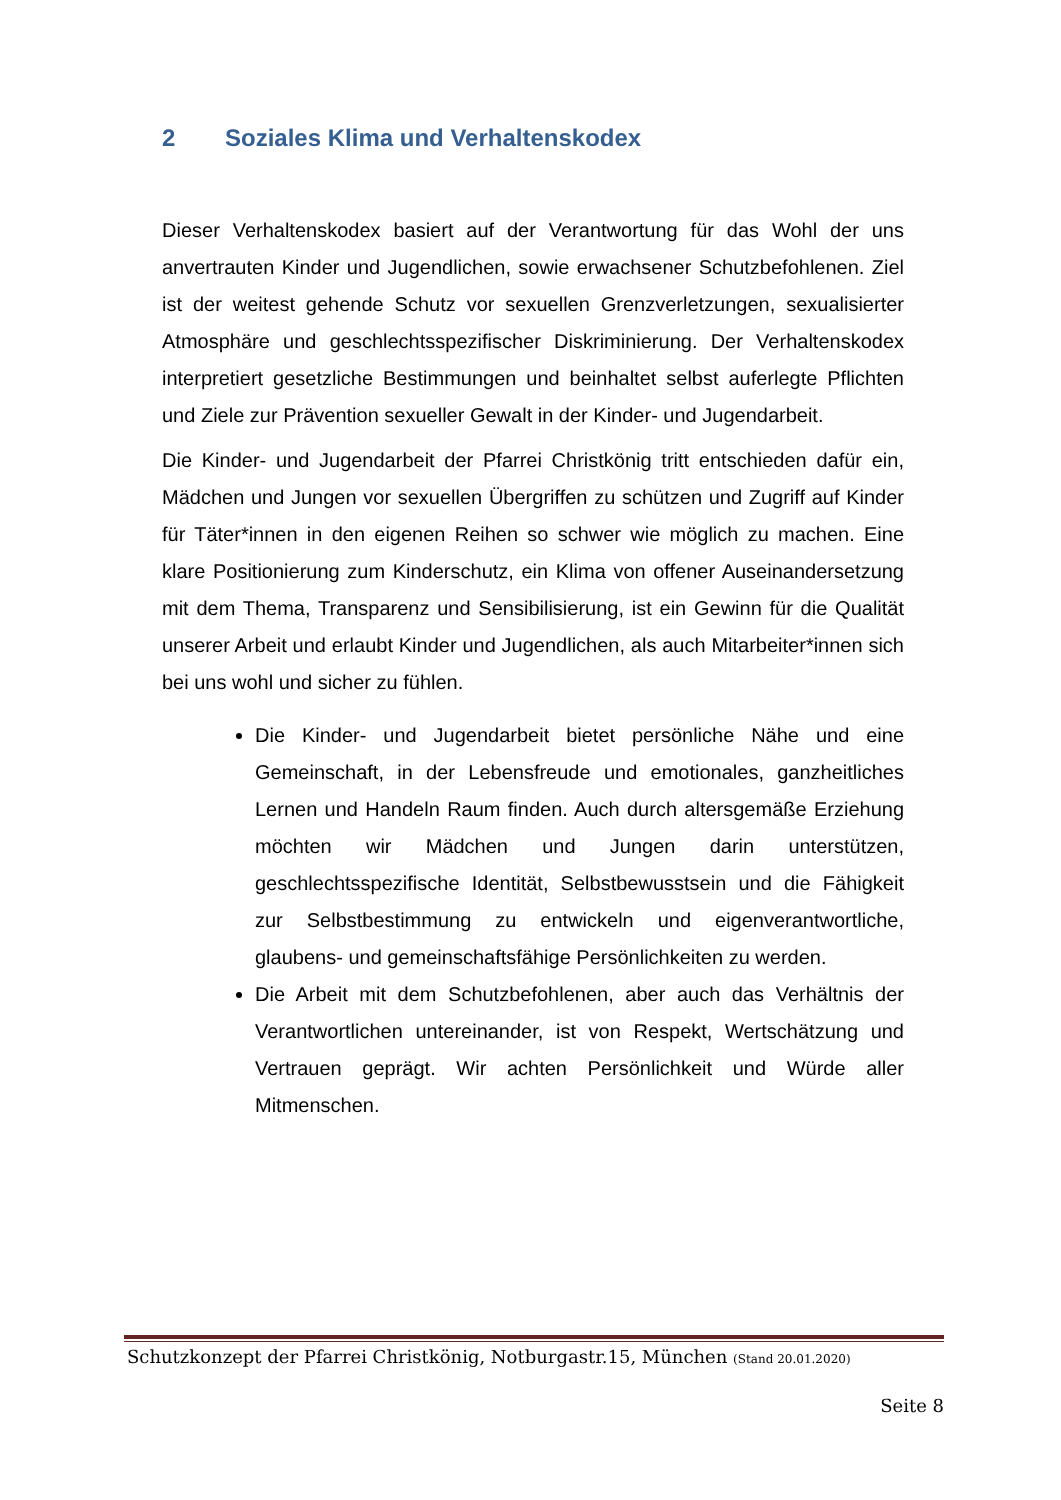2 Soziales Klima und Verhaltenskodex
Dieser Verhaltenskodex basiert auf der Verantwortung für das Wohl der uns anvertrauten Kinder und Jugendlichen, sowie erwachsener Schutzbefohlenen. Ziel ist der weitest gehende Schutz vor sexuellen Grenzverletzungen, sexualisierter Atmosphäre und geschlechtsspezifischer Diskriminierung. Der Verhaltenskodex interpretiert gesetzliche Bestimmungen und beinhaltet selbst auferlegte Pflichten und Ziele zur Prävention sexueller Gewalt in der Kinder- und Jugendarbeit.
Die Kinder- und Jugendarbeit der Pfarrei Christkönig tritt entschieden dafür ein, Mädchen und Jungen vor sexuellen Übergriffen zu schützen und Zugriff auf Kinder für Täter*innen in den eigenen Reihen so schwer wie möglich zu machen. Eine klare Positionierung zum Kinderschutz, ein Klima von offener Auseinandersetzung mit dem Thema, Transparenz und Sensibilisierung, ist ein Gewinn für die Qualität unserer Arbeit und erlaubt Kinder und Jugendlichen, als auch Mitarbeiter*innen sich bei uns wohl und sicher zu fühlen.
Die Kinder- und Jugendarbeit bietet persönliche Nähe und eine Gemeinschaft, in der Lebensfreude und emotionales, ganzheitliches Lernen und Handeln Raum finden. Auch durch altersgemäße Erziehung möchten wir Mädchen und Jungen darin unterstützen, geschlechtsspezifische Identität, Selbstbewusstsein und die Fähigkeit zur Selbstbestimmung zu entwickeln und eigenverantwortliche, glaubens- und gemeinschaftsfähige Persönlichkeiten zu werden.
Die Arbeit mit dem Schutzbefohlenen, aber auch das Verhältnis der Verantwortlichen untereinander, ist von Respekt, Wertschätzung und Vertrauen geprägt. Wir achten Persönlichkeit und Würde aller Mitmenschen.
Schutzkonzept der Pfarrei Christkönig, Notburgastr.15, München (Stand 20.01.2020)
Seite 8